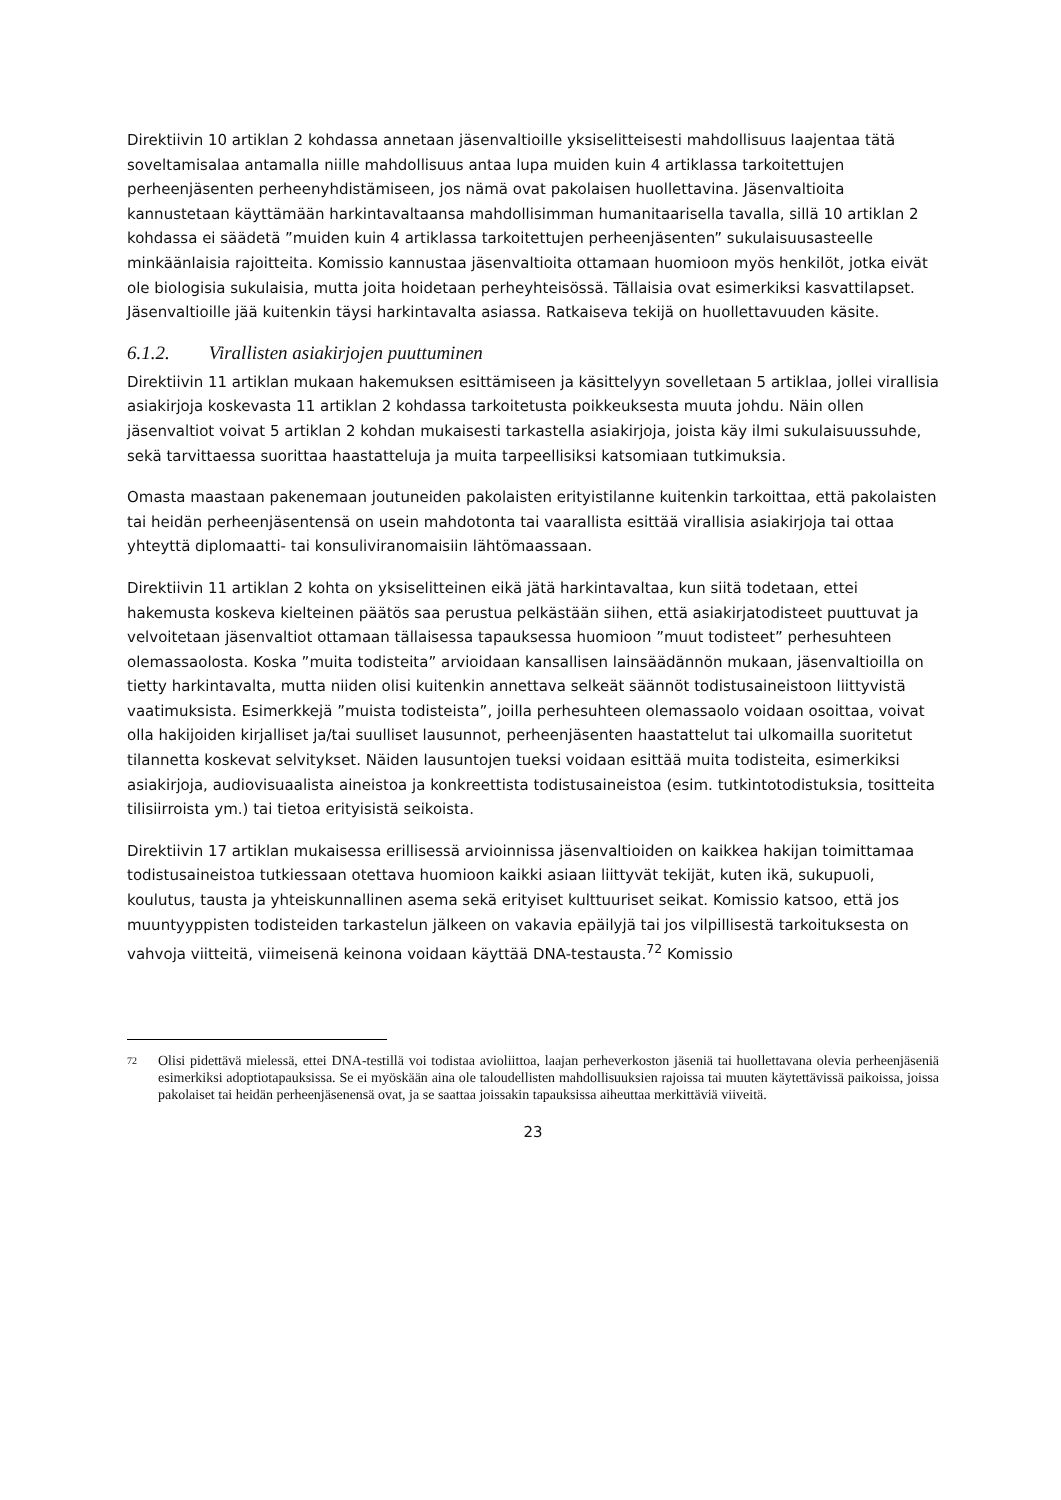Direktiivin 10 artiklan 2 kohdassa annetaan jäsenvaltioille yksiselitteisesti mahdollisuus laajentaa tätä soveltamisalaa antamalla niille mahdollisuus antaa lupa muiden kuin 4 artiklassa tarkoitettujen perheenjäsenten perheenyhdistämiseen, jos nämä ovat pakolaisen huollettavina. Jäsenvaltioita kannustetaan käyttämään harkintavaltaansa mahdollisimman humanitaarisella tavalla, sillä 10 artiklan 2 kohdassa ei säädetä ”muiden kuin 4 artiklassa tarkoitettujen perheenjäsenten” sukulaisuusasteelle minkäänlaisia rajoitteita. Komissio kannustaa jäsenvaltioita ottamaan huomioon myös henkilöt, jotka eivät ole biologisia sukulaisia, mutta joita hoidetaan perheyhteisössä. Tällaisia ovat esimerkiksi kasvattilapset. Jäsenvaltioille jää kuitenkin täysi harkintavalta asiassa. Ratkaiseva tekijä on huollettavuuden käsite.
6.1.2. Virallisten asiakirjojen puuttuminen
Direktiivin 11 artiklan mukaan hakemuksen esittämiseen ja käsittelyyn sovelletaan 5 artiklaa, jollei virallisia asiakirjoja koskevasta 11 artiklan 2 kohdassa tarkoitetusta poikkeuksesta muuta johdu. Näin ollen jäsenvaltiot voivat 5 artiklan 2 kohdan mukaisesti tarkastella asiakirjoja, joista käy ilmi sukulaisuussuhde, sekä tarvittaessa suorittaa haastatteluja ja muita tarpeellisiksi katsomiaan tutkimuksia.
Omasta maastaan pakenemaan joutuneiden pakolaisten erityistilanne kuitenkin tarkoittaa, että pakolaisten tai heidän perheenjäsentensä on usein mahdotonta tai vaarallista esittää virallisia asiakirjoja tai ottaa yhteyttä diplomaatti- tai konsuliviranomaisiin lähtömaassaan.
Direktiivin 11 artiklan 2 kohta on yksiselitteinen eikä jätä harkintavaltaa, kun siitä todetaan, ettei hakemusta koskeva kielteinen päätös saa perustua pelkästään siihen, että asiakirjatodisteet puuttuvat ja velvoitetaan jäsenvaltiot ottamaan tällaisessa tapauksessa huomioon ”muut todisteet” perhesuhteen olemassaolosta. Koska ”muita todisteita” arvioidaan kansallisen lainsäädännön mukaan, jäsenvaltioilla on tietty harkintavalta, mutta niiden olisi kuitenkin annettava selkeät säännöt todistusaineistoon liittyvistä vaatimuksista. Esimerkkejä ”muista todisteista”, joilla perhesuhteen olemassaolo voidaan osoittaa, voivat olla hakijoiden kirjalliset ja/tai suulliset lausunnot, perheenjäsenten haastattelut tai ulkomailla suoritetut tilannetta koskevat selvitykset. Näiden lausuntojen tueksi voidaan esittää muita todisteita, esimerkiksi asiakirjoja, audiovisuaalista aineistoa ja konkreettista todistusaineistoa (esim. tutkintotodistuksia, tositteita tilisiirroista ym.) tai tietoa erityisistä seikoista.
Direktiivin 17 artiklan mukaisessa erillisessä arvioinnissa jäsenvaltioiden on kaikkea hakijan toimittamaa todistusaineistoa tutkiessaan otettava huomioon kaikki asiaan liittyvät tekijät, kuten ikä, sukupuoli, koulutus, tausta ja yhteiskunnallinen asema sekä erityiset kulttuuriset seikat. Komissio katsoo, että jos muuntyyppisten todisteiden tarkastelun jälkeen on vakavia epäilyjä tai jos vilpillisestä tarkoituksesta on vahvoja viitteitä, viimeisenä keinona voidaan käyttää DNA-testausta.<sup>72</sup> Komissio
72 Olisi pidettävä mielessä, ettei DNA-testillä voi todistaa avioliittoa, laajan perheverkoston jäseniä tai huollettavana olevia perheenjäseniä esimerkiksi adoptiotapauksissa. Se ei myöskään aina ole taloudellisten mahdollisuuksien rajoissa tai muuten käytettävissä paikoissa, joissa pakolaiset tai heidän perheenjäsenensä ovat, ja se saattaa joissakin tapauksissa aiheuttaa merkittäviä viiveitä.
23